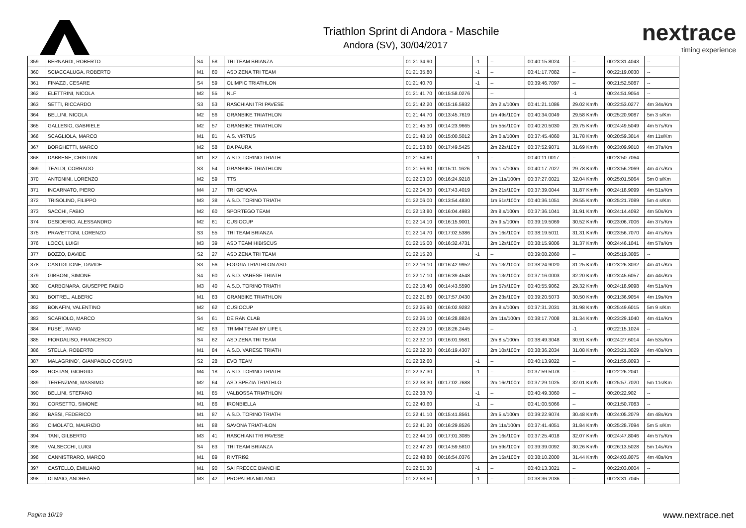Triathlon Sprint di Andora - Maschile
Andora (SV), 30/04/2017
nextrace
timing experience
| 359 | BERNARDI, ROBERTO | S4 | 58 | TRI TEAM BRIANZA | 01:21:34.90 | | -1 | -- | 00:40:15.8024 | -- | 00:23:31.4043 | -- |
| 360 | SCIACCALUGA, ROBERTO | M1 | 80 | ASD ZENA TRI TEAM | 01:21:35.80 | | -1 | -- | 00:41:17.7082 | -- | 00:22:19.0030 | -- |
| 361 | FINAZZI, CESARE | S4 | 59 | OLIMPIC TRIATHLON | 01:21:40.70 | | -1 | -- | 00:39:46.7097 | -- | 00:21:52.5087 | -- |
| 362 | ELETTRINI, NICOLA | M2 | 55 | NLF | 01:21:41.70 | 00:15:58.0276 | | -- | | -1 | 00:24:51.9054 | -- |
| 363 | SETTI, RICCARDO | S3 | 53 | RASCHIANI TRI PAVESE | 01:21:42.20 | 00:15:16.5932 | | 2m 2.s/100m | 00:41:21.1086 | 29.02 Km/h | 00:22:53.0277 | 4m 34s/Km |
| 364 | BELLINI, NICOLA | M2 | 56 | GRANBIKE TRIATHLON | 01:21:44.70 | 00:13:45.7619 | | 1m 49s/100m | 00:40:34.0049 | 29.58 Km/h | 00:25:20.9087 | 5m 3 s/Km |
| 365 | GALLESIO, GABRIELE | M2 | 57 | GRANBIKE TRIATHLON | 01:21:45.30 | 00:14:23.9665 | | 1m 55s/100m | 00:40:20.5030 | 29.75 Km/h | 00:24:49.5049 | 4m 57s/Km |
| 366 | SCAGLIOLA, MARCO | M1 | 81 | A.S. VIRTUS | 01:21:48.10 | 00:15:00.5012 | | 2m 0.s/100m | 00:37:45.4060 | 31.78 Km/h | 00:20:59.3014 | 4m 11s/Km |
| 367 | BORGHETTI, MARCO | M2 | 58 | DA PAURA | 01:21:53.80 | 00:17:49.5425 | | 2m 22s/100m | 00:37:52.9071 | 31.69 Km/h | 00:23:09.9010 | 4m 37s/Km |
| 368 | DABBENE, CRISTIAN | M1 | 82 | A.S.D. TORINO TRIATH | 01:21:54.80 | | -1 | -- | 00:40:11.0017 | -- | 00:23:50.7064 | -- |
| 369 | TEALDI, CORRADO | S3 | 54 | GRANBIKE TRIATHLON | 01:21:56.90 | 00:15:11.1626 | | 2m 1.s/100m | 00:40:17.7027 | 29.78 Km/h | 00:23:56.2069 | 4m 47s/Km |
| 370 | ANTONINI, LORENZO | M2 | 59 | TTS | 01:22:03.00 | 00:16:24.9218 | | 2m 11s/100m | 00:37:27.0021 | 32.04 Km/h | 00:25:01.5064 | 5m 0 s/Km |
| 371 | INCARNATO, PIERO | M4 | 17 | TRI GENOVA | 01:22:04.30 | 00:17:43.4019 | | 2m 21s/100m | 00:37:39.0044 | 31.87 Km/h | 00:24:18.9099 | 4m 51s/Km |
| 372 | TRISOLINO, FILIPPO | M3 | 38 | A.S.D. TORINO TRIATH | 01:22:06.00 | 00:13:54.4830 | | 1m 51s/100m | 00:40:36.1051 | 29.55 Km/h | 00:25:21.7089 | 5m 4 s/Km |
| 373 | SACCHI, FABIO | M2 | 60 | SPORTEGO TEAM | 01:22:13.80 | 00:16:04.4983 | | 2m 8.s/100m | 00:37:36.1041 | 31.91 Km/h | 00:24:14.4092 | 4m 50s/Km |
| 374 | DESIDERIO, ALESSANDRO | M2 | 61 | CUSIOCUP | 01:22:14.10 | 00:16:15.9001 | | 2m 9.s/100m | 00:39:19.5069 | 30.52 Km/h | 00:23:06.7006 | 4m 37s/Km |
| 375 | PRAVETTONI, LORENZO | S3 | 55 | TRI TEAM BRIANZA | 01:22:14.70 | 00:17:02.5386 | | 2m 16s/100m | 00:38:19.5011 | 31.31 Km/h | 00:23:56.7070 | 4m 47s/Km |
| 376 | LOCCI, LUIGI | M3 | 39 | ASD TEAM HIBISCUS | 01:22:15.00 | 00:16:32.4731 | | 2m 12s/100m | 00:38:15.9006 | 31.37 Km/h | 00:24:46.1041 | 4m 57s/Km |
| 377 | BOZZO, DAVIDE | S2 | 27 | ASD ZENA TRI TEAM | 01:22:15.20 | | -1 | -- | 00:39:08.2060 | -- | 00:25:19.3085 | -- |
| 378 | CASTIGLIONE, DAVIDE | S3 | 56 | FOGGIA TRIATHLON ASD | 01:22:16.10 | 00:16:42.9952 | | 2m 13s/100m | 00:38:24.9020 | 31.25 Km/h | 00:23:26.3032 | 4m 41s/Km |
| 379 | GIBBONI, SIMONE | S4 | 60 | A.S.D. VARESE TRIATH | 01:22:17.10 | 00:16:39.4548 | | 2m 13s/100m | 00:37:16.0003 | 32.20 Km/h | 00:23:45.6057 | 4m 44s/Km |
| 380 | CARBONARA, GIUSEPPE FABIO | M3 | 40 | A.S.D. TORINO TRIATH | 01:22:18.40 | 00:14:43.5590 | | 1m 57s/100m | 00:40:55.9062 | 29.32 Km/h | 00:24:18.9098 | 4m 51s/Km |
| 381 | BOITREL, ALBERIC | M1 | 83 | GRANBIKE TRIATHLON | 01:22:21.80 | 00:17:57.0430 | | 2m 23s/100m | 00:39:20.5073 | 30.50 Km/h | 00:21:36.9054 | 4m 19s/Km |
| 382 | BONAFIN, VALENTINO | M2 | 62 | CUSIOCUP | 01:22:25.90 | 00:16:02.9282 | | 2m 8.s/100m | 00:37:31.2031 | 31.98 Km/h | 00:25:49.6015 | 5m 9 s/Km |
| 383 | SCARIOLO, MARCO | S4 | 61 | DE RAN CLAB | 01:22:26.10 | 00:16:28.8824 | | 2m 11s/100m | 00:38:17.7008 | 31.34 Km/h | 00:23:29.1040 | 4m 41s/Km |
| 384 | FUSE`, IVANO | M2 | 63 | TRIMM TEAM BY LIFE L | 01:22:29.10 | 00:18:26.2445 | | -- | | -1 | 00:22:15.1024 | -- |
| 385 | FIORDALISO, FRANCESCO | S4 | 62 | ASD ZENA TRI TEAM | 01:22:32.10 | 00:16:01.9581 | | 2m 8.s/100m | 00:38:49.3048 | 30.91 Km/h | 00:24:27.6014 | 4m 53s/Km |
| 386 | STELLA, ROBERTO | M1 | 84 | A.S.D. VARESE TRIATH | 01:22:32.30 | 00:16:19.4307 | | 2m 10s/100m | 00:38:36.2034 | 31.08 Km/h | 00:23:21.3029 | 4m 40s/Km |
| 387 | MALAGRINO`, GIANPAOLO COSIMO | S2 | 28 | EVO TEAM | 01:22:32.60 | | -1 | -- | 00:40:13.9022 | -- | 00:21:55.8093 | -- |
| 388 | ROSTAN, GIORGIO | M4 | 18 | A.S.D. TORINO TRIATH | 01:22:37.30 | | -1 | -- | 00:37:59.5078 | -- | 00:22:26.2041 | -- |
| 389 | TERENZIANI, MASSIMO | M2 | 64 | ASD SPEZIA TRIATHLO | 01:22:38.30 | 00:17:02.7688 | | 2m 16s/100m | 00:37:29.1025 | 32.01 Km/h | 00:25:57.7020 | 5m 11s/Km |
| 390 | BELLINI, STEFANO | M1 | 85 | VALBOSSA TRIATHLON | 01:22:38.70 | | -1 | -- | 00:40:49.3060 | -- | 00:20:22.902 | -- |
| 391 | CORSETTO, SIMONE | M1 | 86 | IRONBIELLA | 01:22:40.60 | | -1 | -- | 00:41:00.5066 | -- | 00:21:50.7083 | -- |
| 392 | BASSI, FEDERICO | M1 | 87 | A.S.D. TORINO TRIATH | 01:22:41.10 | 00:15:41.8561 | | 2m 5.s/100m | 00:39:22.9074 | 30.48 Km/h | 00:24:05.2079 | 4m 48s/Km |
| 393 | CIMOLATO, MAURIZIO | M1 | 88 | SAVONA TRIATHLON | 01:22:41.20 | 00:16:29.8526 | | 2m 11s/100m | 00:37:41.4051 | 31.84 Km/h | 00:25:28.7094 | 5m 5 s/Km |
| 394 | TANI, GILBERTO | M3 | 41 | RASCHIANI TRI PAVESE | 01:22:44.10 | 00:17:01.3085 | | 2m 16s/100m | 00:37:25.4018 | 32.07 Km/h | 00:24:47.8046 | 4m 57s/Km |
| 395 | VALSECCHI, LUIGI | S4 | 63 | TRI TEAM BRIANZA | 01:22:47.20 | 00:14:59.5810 | | 1m 59s/100m | 00:39:39.0092 | 30.26 Km/h | 00:26:13.5028 | 5m 14s/Km |
| 396 | CANNISTRARO, MARCO | M1 | 89 | RIVTRI92 | 01:22:48.80 | 00:16:54.0376 | | 2m 15s/100m | 00:38:10.2000 | 31.44 Km/h | 00:24:03.8075 | 4m 48s/Km |
| 397 | CASTELLO, EMILIANO | M1 | 90 | SAI FRECCE BIANCHE | 01:22:51.30 | | -1 | -- | 00:40:13.3021 | -- | 00:22:03.0004 | -- |
| 398 | DI MAIO, ANDREA | M3 | 42 | PROPATRIA MILANO | 01:22:53.50 | | -1 | -- | 00:38:36.2036 | -- | 00:23:31.7045 | -- |
Pagina 10/19 www.nextrace.net